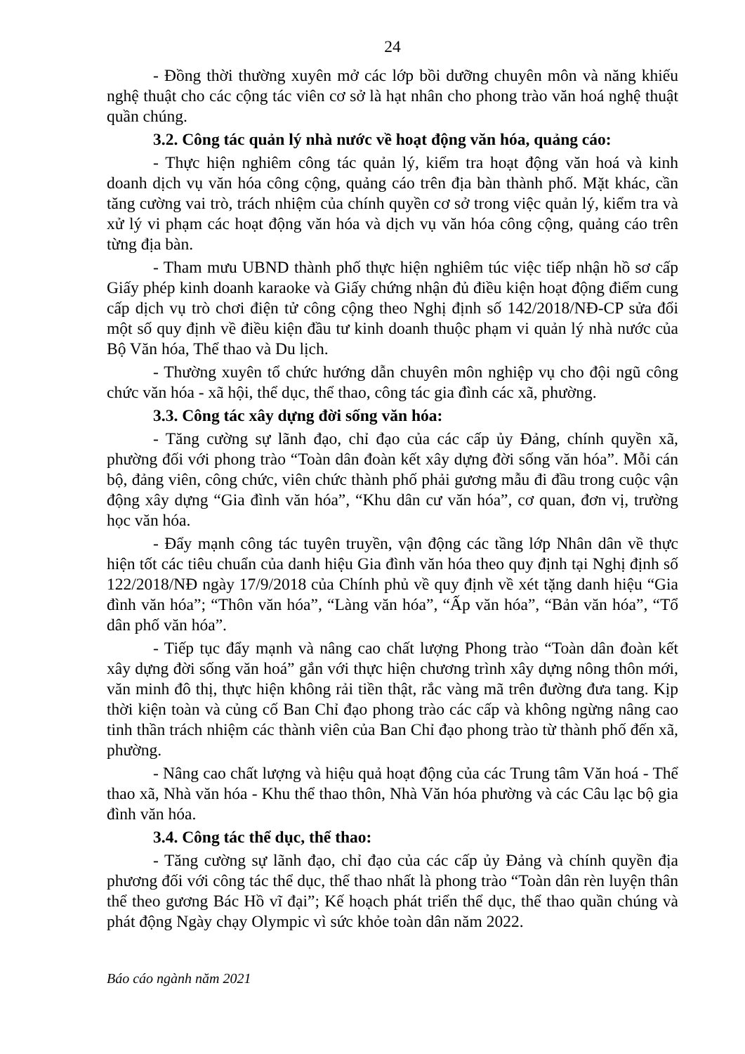24
- Đồng thời thường xuyên mở các lớp bồi dưỡng chuyên môn và năng khiếu nghệ thuật cho các cộng tác viên cơ sở là hạt nhân cho phong trào văn hoá nghệ thuật quần chúng.
3.2. Công tác quản lý nhà nước về hoạt động văn hóa, quảng cáo:
- Thực hiện nghiêm công tác quản lý, kiểm tra hoạt động văn hoá và kinh doanh dịch vụ văn hóa công cộng, quảng cáo trên địa bàn thành phố. Mặt khác, cần tăng cường vai trò, trách nhiệm của chính quyền cơ sở trong việc quản lý, kiểm tra và xử lý vi phạm các hoạt động văn hóa và dịch vụ văn hóa công cộng, quảng cáo trên từng địa bàn.
- Tham mưu UBND thành phố thực hiện nghiêm túc việc tiếp nhận hồ sơ cấp Giấy phép kinh doanh karaoke và Giấy chứng nhận đủ điều kiện hoạt động điểm cung cấp dịch vụ trò chơi điện tử công cộng theo Nghị định số 142/2018/NĐ-CP sửa đổi một số quy định về điều kiện đầu tư kinh doanh thuộc phạm vi quản lý nhà nước của Bộ Văn hóa, Thể thao và Du lịch.
- Thường xuyên tổ chức hướng dẫn chuyên môn nghiệp vụ cho đội ngũ công chức văn hóa - xã hội, thể dục, thể thao, công tác gia đình các xã, phường.
3.3. Công tác xây dựng đời sống văn hóa:
- Tăng cường sự lãnh đạo, chỉ đạo của các cấp ủy Đảng, chính quyền xã, phường đối với phong trào “Toàn dân đoàn kết xây dựng đời sống văn hóa”. Mỗi cán bộ, đảng viên, công chức, viên chức thành phố phải gương mẫu đi đầu trong cuộc vận động xây dựng “Gia đình văn hóa”, “Khu dân cư văn hóa”, cơ quan, đơn vị, trường học văn hóa.
- Đẩy mạnh công tác tuyên truyền, vận động các tầng lớp Nhân dân về thực hiện tốt các tiêu chuẩn của danh hiệu Gia đình văn hóa theo quy định tại Nghị định số 122/2018/NĐ ngày 17/9/2018 của Chính phủ về quy định về xét tặng danh hiệu “Gia đình văn hóa”; “Thôn văn hóa”, “Làng văn hóa”, “Ấp văn hóa”, “Bản văn hóa”, “Tổ dân phố văn hóa”.
- Tiếp tục đẩy mạnh và nâng cao chất lượng Phong trào “Toàn dân đoàn kết xây dựng đời sống văn hoá” gắn với thực hiện chương trình xây dựng nông thôn mới, văn minh đô thị, thực hiện không rải tiền thật, rắc vàng mã trên đường đưa tang. Kịp thời kiện toàn và củng cố Ban Chỉ đạo phong trào các cấp và không ngừng nâng cao tinh thần trách nhiệm các thành viên của Ban Chỉ đạo phong trào từ thành phố đến xã, phường.
- Nâng cao chất lượng và hiệu quả hoạt động của các Trung tâm Văn hoá - Thể thao xã, Nhà văn hóa - Khu thể thao thôn, Nhà Văn hóa phường và các Câu lạc bộ gia đình văn hóa.
3.4. Công tác thể dục, thể thao:
- Tăng cường sự lãnh đạo, chỉ đạo của các cấp ủy Đảng và chính quyền địa phương đối với công tác thể dục, thể thao nhất là phong trào “Toàn dân rèn luyện thân thể theo gương Bác Hồ vĩ đại”; Kế hoạch phát triển thể dục, thể thao quần chúng và phát động Ngày chạy Olympic vì sức khỏe toàn dân năm 2022.
Báo cáo ngành năm 2021